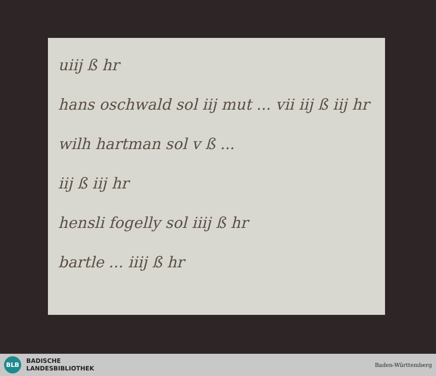uiij ß hr
hans oschwald sol iij mut ... vii iij ß iij hr
wilh hartman sol v ß ...
iij ß iij hr
hensli fogelly sol iiij ß hr
bartle ... iiij ß hr
BLB
BADISCHE
LANDESBIBLIOTHEK
Baden-Württemberg